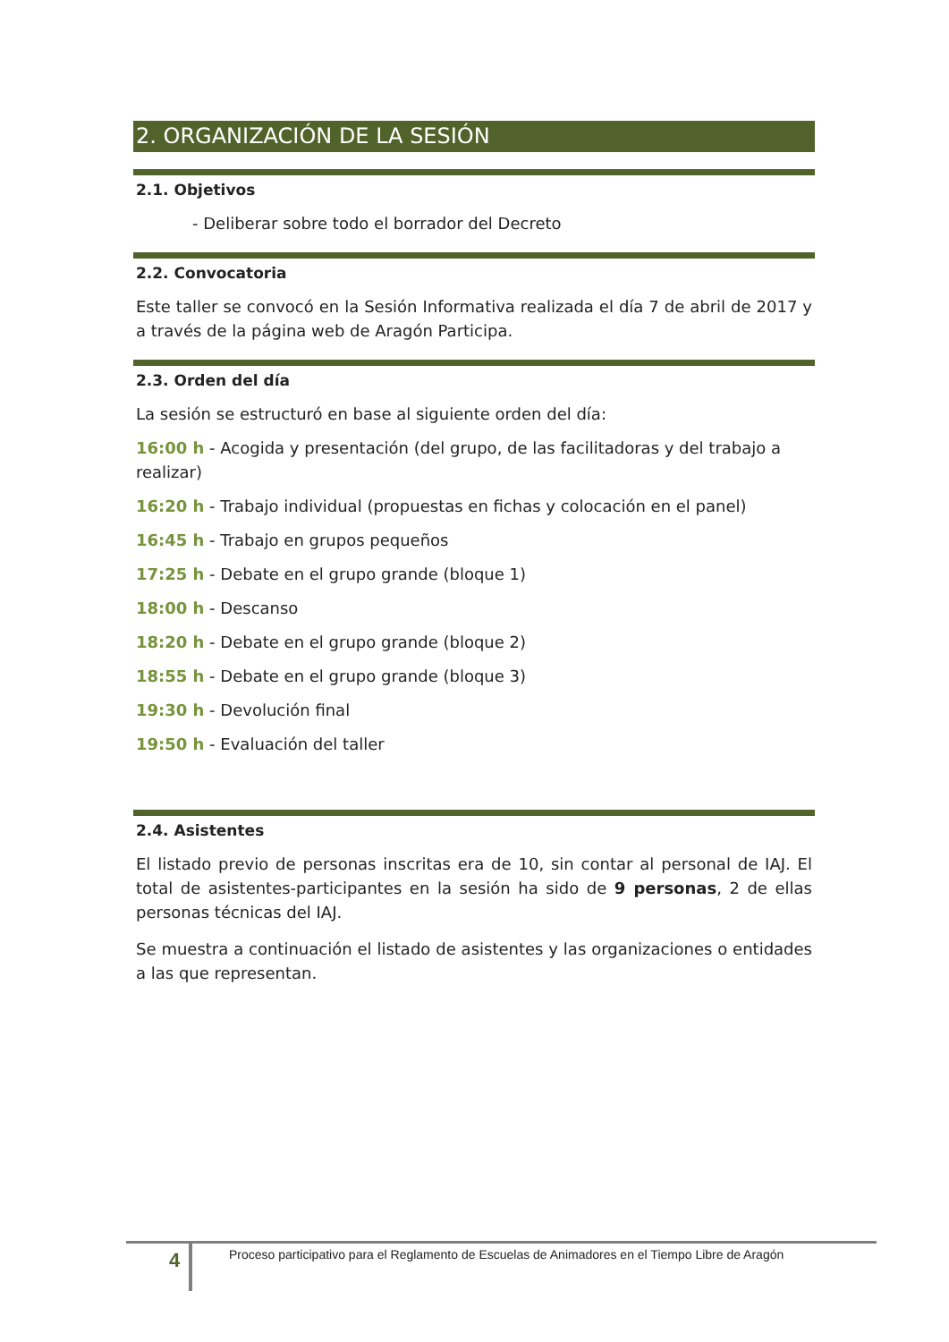2. ORGANIZACIÓN DE LA SESIÓN
2.1. Objetivos
- Deliberar sobre todo el borrador del Decreto
2.2. Convocatoria
Este taller se convocó en la Sesión Informativa realizada el día 7 de abril de 2017 y a través de la página web de Aragón Participa.
2.3. Orden del día
La sesión se estructuró en base al siguiente orden del día:
16:00 h - Acogida y presentación (del grupo, de las facilitadoras y del trabajo a realizar)
16:20 h - Trabajo individual (propuestas en fichas y colocación en el panel)
16:45 h - Trabajo en grupos pequeños
17:25 h - Debate en el grupo grande (bloque 1)
18:00 h - Descanso
18:20 h - Debate en el grupo grande (bloque 2)
18:55 h - Debate en el grupo grande (bloque 3)
19:30 h - Devolución final
19:50 h - Evaluación del taller
2.4. Asistentes
El listado previo de personas inscritas era de 10, sin contar al personal de IAJ. El total de asistentes-participantes en la sesión ha sido de 9 personas, 2 de ellas personas técnicas del IAJ.
Se muestra a continuación el listado de asistentes y las organizaciones o entidades a las que representan.
4
Proceso participativo para el Reglamento de Escuelas de Animadores en el Tiempo Libre de Aragón